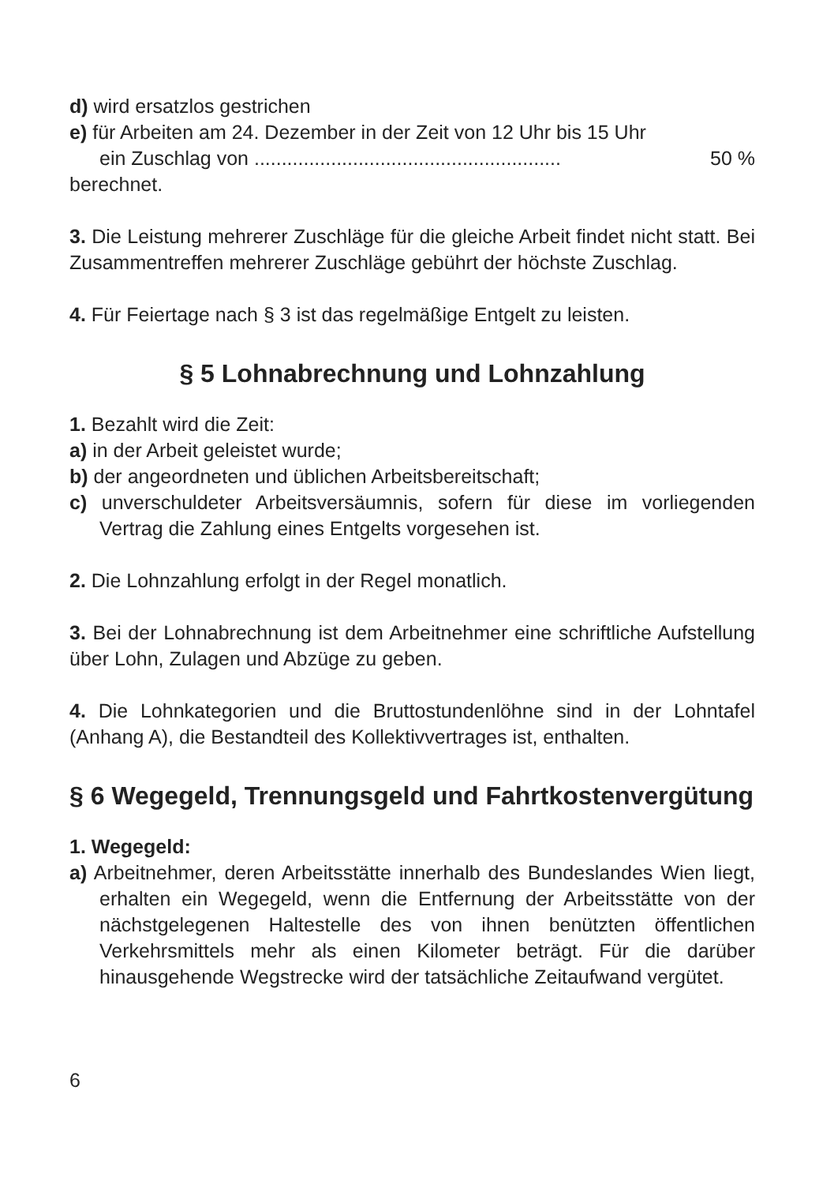d) wird ersatzlos gestrichen
e) für Arbeiten am 24. Dezember in der Zeit von 12 Uhr bis 15 Uhr
ein Zuschlag von ........................................................ 50 %
berechnet.
3. Die Leistung mehrerer Zuschläge für die gleiche Arbeit findet nicht statt. Bei Zusammentreffen mehrerer Zuschläge gebührt der höchste Zuschlag.
4. Für Feiertage nach § 3 ist das regelmäßige Entgelt zu leisten.
§ 5 Lohnabrechnung und Lohnzahlung
1. Bezahlt wird die Zeit:
a) in der Arbeit geleistet wurde;
b) der angeordneten und üblichen Arbeitsbereitschaft;
c) unverschuldeter Arbeitsversäumnis, sofern für diese im vorliegenden Vertrag die Zahlung eines Entgelts vorgesehen ist.
2. Die Lohnzahlung erfolgt in der Regel monatlich.
3. Bei der Lohnabrechnung ist dem Arbeitnehmer eine schriftliche Aufstellung über Lohn, Zulagen und Abzüge zu geben.
4. Die Lohnkategorien und die Bruttostundenlöhne sind in der Lohntafel (Anhang A), die Bestandteil des Kollektivvertrages ist, enthalten.
§ 6 Wegegeld, Trennungsgeld und Fahrtkostenvergütung
1. Wegegeld:
a) Arbeitnehmer, deren Arbeitsstätte innerhalb des Bundeslandes Wien liegt, erhalten ein Wegegeld, wenn die Entfernung der Arbeitsstätte von der nächstgelegenen Haltestelle des von ihnen benützten öffentlichen Verkehrsmittels mehr als einen Kilometer beträgt. Für die darüber hinausgehende Wegstrecke wird der tatsächliche Zeitaufwand vergütet.
6